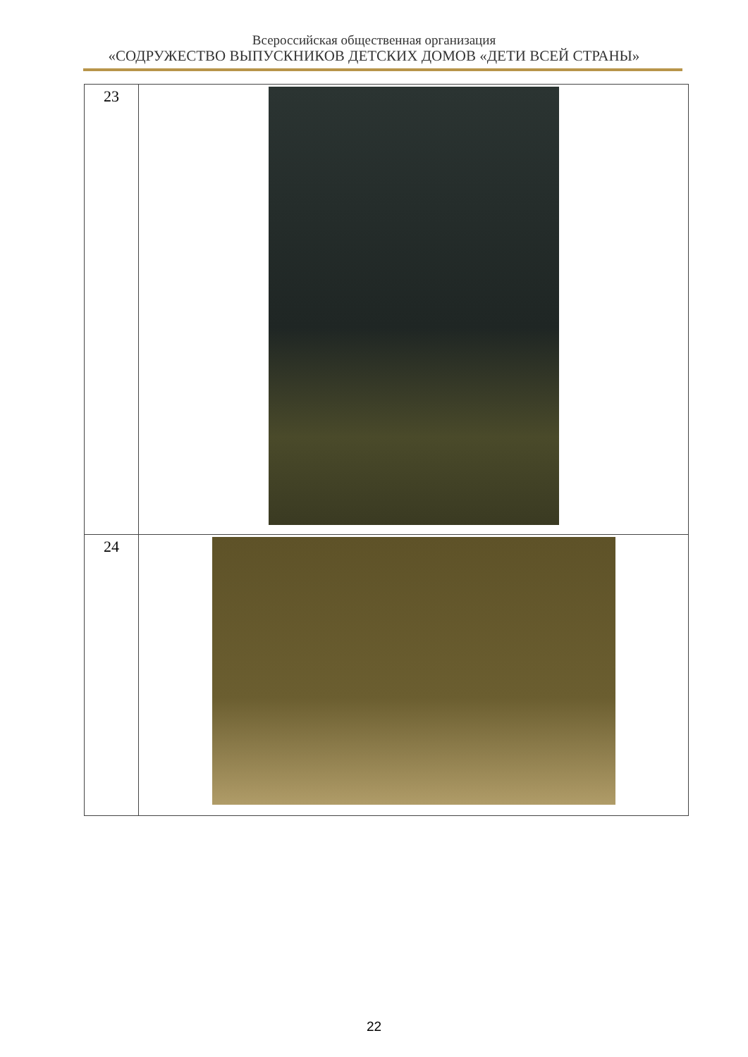Всероссийская общественная организация
«СОДРУЖЕСТВО ВЫПУСКНИКОВ ДЕТСКИХ ДОМОВ «ДЕТИ ВСЕЙ СТРАНЫ»
| 23 | |
| 24 | |
22